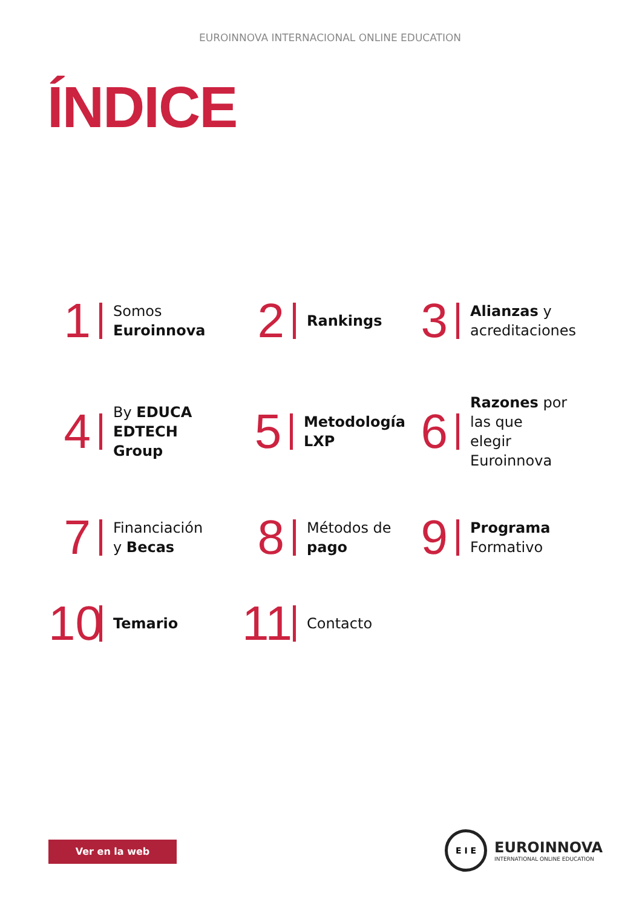EUROINNOVA INTERNACIONAL ONLINE EDUCATION
ÍNDICE
1 Somos
Euroinnova
2 Rankings
3 Alianzas y
acreditaciones
4 By EDUCA
EDTECH
Group
5 Metodología
LXP
6 Razones por
las que
elegir
Euroinnova
7 Financiación
y Becas
8 Métodos de
pago
9 Programa
Formativo
10 Temario
11 Contacto
Ver en la web
E I E
EUROINNOVA
INTERNATIONAL ONLINE EDUCATION